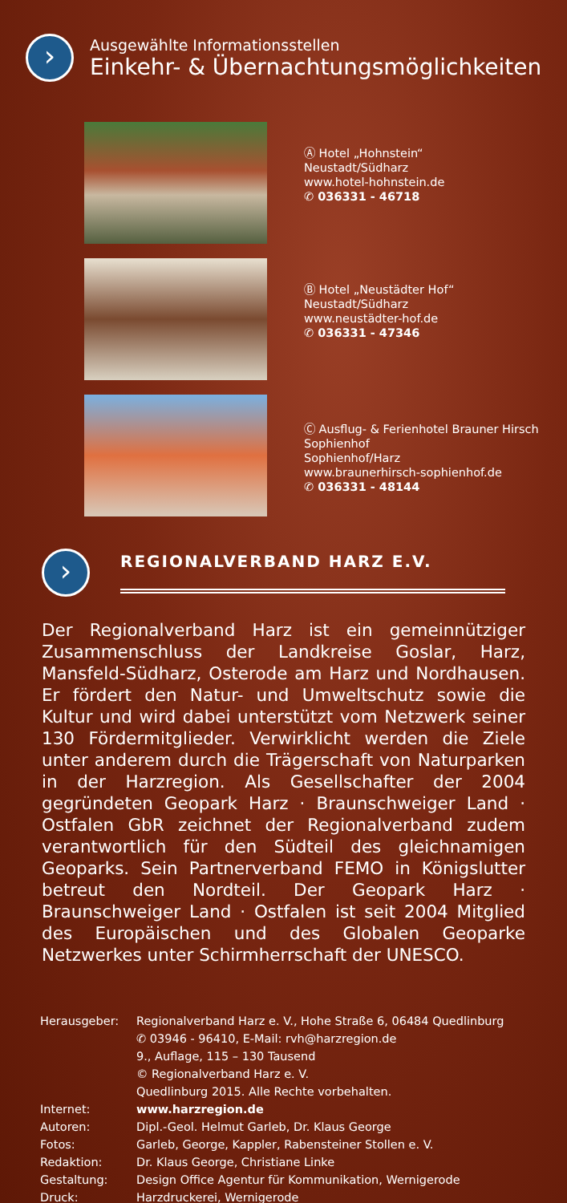›
Ausgewählte Informationsstellen
Einkehr- & Übernachtungsmöglichkeiten
Ⓐ Hotel „Hohnstein“
Neustadt/Südharz
www.hotel-hohnstein.de
✆ 036331 - 46718
Ⓑ Hotel „Neustädter Hof“
Neustadt/Südharz
www.neustädter-hof.de
✆ 036331 - 47346
Ⓒ Ausflug- & Ferienhotel Brauner Hirsch Sophienhof
Sophienhof/Harz
www.braunerhirsch-sophienhof.de
✆ 036331 - 48144
›
REGIONALVERBAND HARZ E.V.
Der Regionalverband Harz ist ein gemeinnütziger Zusammenschluss der Landkreise Goslar, Harz, Mansfeld-Südharz, Osterode am Harz und Nordhausen. Er fördert den Natur- und Umweltschutz sowie die Kultur und wird dabei unterstützt vom Netzwerk seiner 130 Fördermitglieder. Verwirklicht werden die Ziele unter anderem durch die Trägerschaft von Naturparken in der Harzregion. Als Gesellschafter der 2004 gegründeten Geopark Harz · Braunschweiger Land · Ostfalen GbR zeichnet der Regionalverband zudem verantwortlich für den Südteil des gleichnamigen Geoparks. Sein Partnerverband FEMO in Königslutter betreut den Nordteil. Der Geopark Harz · Braunschweiger Land · Ostfalen ist seit 2004 Mitglied des Europäischen und des Globalen Geoparke Netzwerkes unter Schirmherrschaft der UNESCO.
| Herausgeber: | Regionalverband Harz e. V., Hohe Straße 6, 06484 Quedlinburg ✆ 03946 - 96410, E-Mail: rvh@harzregion.de 9., Auflage, 115 – 130 Tausend © Regionalverband Harz e. V. Quedlinburg 2015. Alle Rechte vorbehalten. |
| Internet: | www.harzregion.de |
| Autoren: | Dipl.-Geol. Helmut Garleb, Dr. Klaus George |
| Fotos: | Garleb, George, Kappler, Rabensteiner Stollen e. V. |
| Redaktion: | Dr. Klaus George, Christiane Linke |
| Gestaltung: | Design Office Agentur für Kommunikation, Wernigerode |
| Druck: | Harzdruckerei, Wernigerode |